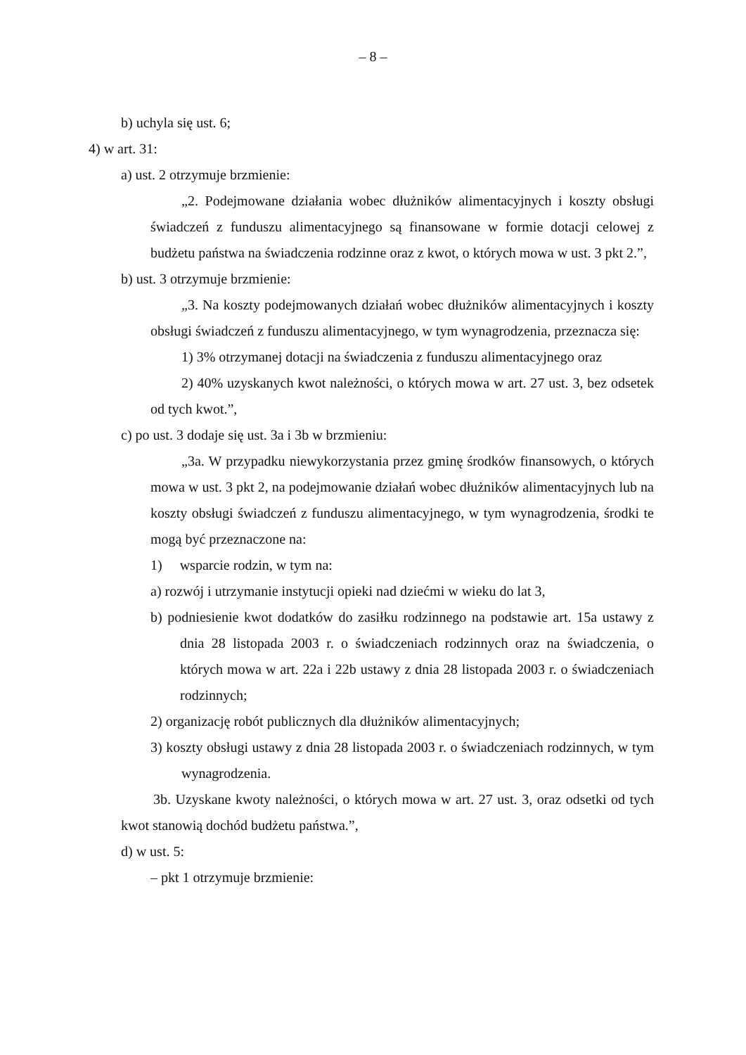– 8 –
b) uchyla się ust. 6;
4) w art. 31:
a) ust. 2 otrzymuje brzmienie:
„2. Podejmowane działania wobec dłużników alimentacyjnych i koszty obsługi świadczeń z funduszu alimentacyjnego są finansowane w formie dotacji celowej z budżetu państwa na świadczenia rodzinne oraz z kwot, o których mowa w ust. 3 pkt 2.”,
b) ust. 3 otrzymuje brzmienie:
„3. Na koszty podejmowanych działań wobec dłużników alimentacyjnych i koszty obsługi świadczeń z funduszu alimentacyjnego, w tym wynagrodzenia, przeznacza się:
1) 3% otrzymanej dotacji na świadczenia z funduszu alimentacyjnego oraz
2) 40% uzyskanych kwot należności, o których mowa w art. 27 ust. 3, bez odsetek od tych kwot.”,
c) po ust. 3 dodaje się ust. 3a i 3b w brzmieniu:
„3a. W przypadku niewykorzystania przez gminę środków finansowych, o których mowa w ust. 3 pkt 2, na podejmowanie działań wobec dłużników alimentacyjnych lub na koszty obsługi świadczeń z funduszu alimentacyjnego, w tym wynagrodzenia, środki te mogą być przeznaczone na:
1) wsparcie rodzin, w tym na:
a) rozwój i utrzymanie instytucji opieki nad dziećmi w wieku do lat 3,
b) podniesienie kwot dodatków do zasiłku rodzinnego na podstawie art. 15a ustawy z dnia 28 listopada 2003 r. o świadczeniach rodzinnych oraz na świadczenia, o których mowa w art. 22a i 22b ustawy z dnia 28 listopada 2003 r. o świadczeniach rodzinnych;
2) organizację robót publicznych dla dłużników alimentacyjnych;
3) koszty obsługi ustawy z dnia 28 listopada 2003 r. o świadczeniach rodzinnych, w tym wynagrodzenia.
3b. Uzyskane kwoty należności, o których mowa w art. 27 ust. 3, oraz odsetki od tych kwot stanowią dochód budżetu państwa.”,
d) w ust. 5:
– pkt 1 otrzymuje brzmienie: